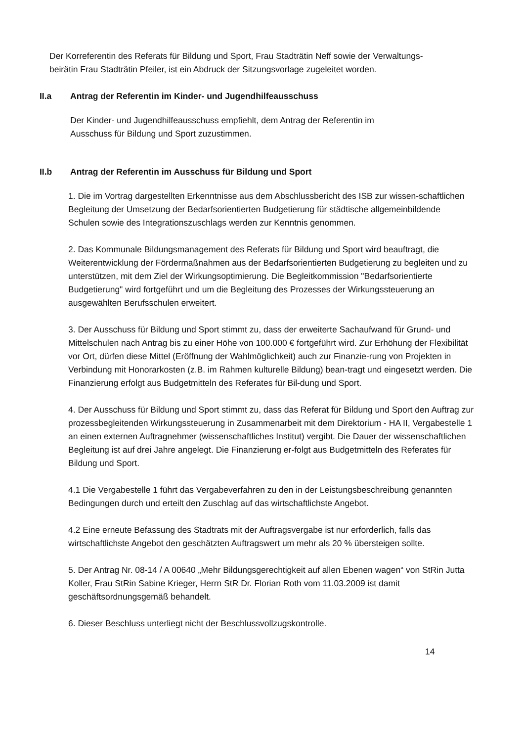Der Korreferentin des Referats für Bildung und Sport, Frau Stadträtin Neff sowie der Verwaltungs-
beirätin Frau Stadträtin Pfeiler, ist ein Abdruck der Sitzungsvorlage zugeleitet worden.
II.a Antrag der Referentin im Kinder- und Jugendhilfeausschuss
Der Kinder- und Jugendhilfeausschuss empfiehlt, dem Antrag der Referentin im
Ausschuss für Bildung und Sport zuzustimmen.
II.b Antrag der Referentin im Ausschuss für Bildung und Sport
1. Die im Vortrag dargestellten Erkenntnisse aus dem Abschlussbericht des ISB zur wissen-schaftlichen Begleitung der Umsetzung der Bedarfsorientierten Budgetierung für städtische allgemeinbildende Schulen sowie des Integrationszuschlags werden zur Kenntnis genommen.
2. Das Kommunale Bildungsmanagement des Referats für Bildung und Sport wird beauftragt, die Weiterentwicklung der Fördermaßnahmen aus der Bedarfsorientierten Budgetierung zu begleiten und zu unterstützen, mit dem Ziel der Wirkungsoptimierung. Die Begleitkommission "Bedarfsorientierte Budgetierung" wird fortgeführt und um die Begleitung des Prozesses der Wirkungssteuerung an ausgewählten Berufsschulen erweitert.
3. Der Ausschuss für Bildung und Sport stimmt zu, dass der erweiterte Sachaufwand für Grund- und Mittelschulen nach Antrag bis zu einer Höhe von 100.000 € fortgeführt wird. Zur Erhöhung der Flexibilität vor Ort, dürfen diese Mittel (Eröffnung der Wahlmöglichkeit) auch zur Finanzie-rung von Projekten in Verbindung mit Honorarkosten (z.B. im Rahmen kulturelle Bildung) bean-tragt und eingesetzt werden. Die Finanzierung erfolgt aus Budgetmitteln des Referates für Bil-dung und Sport.
4. Der Ausschuss für Bildung und Sport stimmt zu, dass das Referat für Bildung und Sport den Auftrag zur prozessbegleitenden Wirkungssteuerung in Zusammenarbeit mit dem Direktorium - HA II, Vergabestelle 1 an einen externen Auftragnehmer (wissenschaftliches Institut) vergibt. Die Dauer der wissenschaftlichen Begleitung ist auf drei Jahre angelegt. Die Finanzierung er-folgt aus Budgetmitteln des Referates für Bildung und Sport.
4.1 Die Vergabestelle 1 führt das Vergabeverfahren zu den in der Leistungsbeschreibung genannten Bedingungen durch und erteilt den Zuschlag auf das wirtschaftlichste Angebot.
4.2 Eine erneute Befassung des Stadtrats mit der Auftragsvergabe ist nur erforderlich, falls das wirtschaftlichste Angebot den geschätzten Auftragswert um mehr als 20 % übersteigen sollte.
5. Der Antrag Nr. 08-14 / A 00640 „Mehr Bildungsgerechtigkeit auf allen Ebenen wagen“ von StRin Jutta Koller, Frau StRin Sabine Krieger, Herrn StR Dr. Florian Roth vom 11.03.2009 ist damit geschäftsordnungsgemäß behandelt.
6. Dieser Beschluss unterliegt nicht der Beschlussvollzugskontrolle.
14